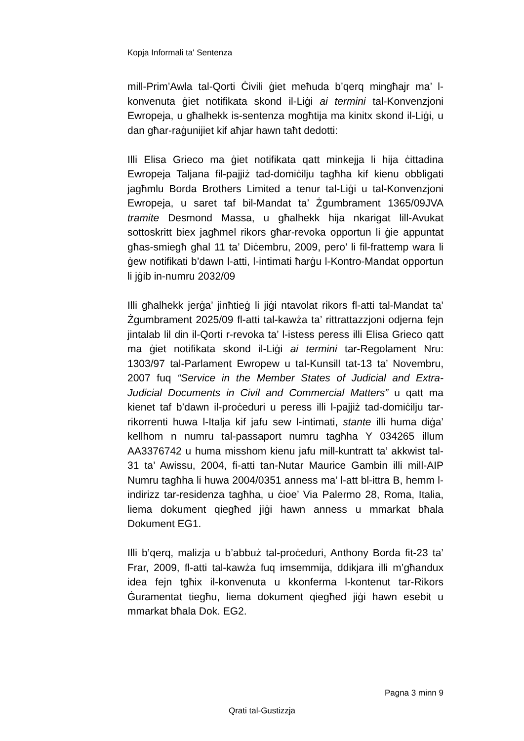Kopja Informali ta' Sentenza
mill-Prim’Awla tal-Qorti Ċivili ġiet meħuda b’qerq mingħajr ma’ l-konvenuta ġiet notifikata skond il-Liġi ai termini tal-Konvenzjoni Ewropeja, u għalhekk is-sentenza mogħtija ma kinitx skond il-Liġi, u dan għar-raġunijiet kif aħjar hawn taħt dedotti:
Illi Elisa Grieco ma ġiet notifikata qatt minkejja li hija ċittadina Ewropeja Taljana fil-pajjiż tad-domiċilju tagħha kif kienu obbligati jagħmlu Borda Brothers Limited a tenur tal-Liġi u tal-Konvenzjoni Ewropeja, u saret taf bil-Mandat ta’ Żgumbrament 1365/09JVA tramite Desmond Massa, u għalhekk hija nkarigat lill-Avukat sottoskritt biex jagħmel rikors għar-revoka opportun li ġie appuntat għas-smiegħ għal 11 ta’ Diċembru, 2009, pero’ li fil-frattemp wara li ġew notifikati b’dawn l-atti, l-intimati ħarġu l-Kontro-Mandat opportun li jġib in-numru 2032/09
Illi għalhekk jerġa’ jinħtieġ li jiġi ntavolat rikors fl-atti tal-Mandat ta’ Żgumbrament 2025/09 fl-atti tal-kawża ta’ rittrattazzjoni odjerna fejn jintalab lil din il-Qorti r-revoka ta’ l-istess peress illi Elisa Grieco qatt ma ġiet notifikata skond il-Liġi ai termini tar-Regolament Nru: 1303/97 tal-Parlament Ewropew u tal-Kunsill tat-13 ta’ Novembru, 2007 fuq “Service in the Member States of Judicial and Extra-Judicial Documents in Civil and Commercial Matters” u qatt ma kienet taf b’dawn il-proċeduri u peress illi l-pajjiż tad-domiċilju tar-rikorrenti huwa l-Italja kif jafu sew l-intimati, stante illi huma diġa’ kellhom n numru tal-passaport numru tagħha Y 034265 illum AA3376742 u huma misshom kienu jafu mill-kuntratt ta’ akkwist tal-31 ta’ Awissu, 2004, fi-atti tan-Nutar Maurice Gambin illi mill-AIP Numru tagħha li huwa 2004/0351 anness ma’ l-att bl-ittra B, hemm l-indirizz tar-residenza tagħha, u ċioe’ Via Palermo 28, Roma, Italia, liema dokument qiegħed jiġi hawn anness u mmarkat bħala Dokument EG1.
Illi b’qerq, malizja u b’abbuż tal-proċeduri, Anthony Borda fit-23 ta’ Frar, 2009, fl-atti tal-kawża fuq imsemmija, ddikjara illi m’għandux idea fejn tgħix il-konvenuta u kkonferma l-kontenut tar-Rikors Ġuramentat tiegħu, liema dokument qiegħed jiġi hawn esebit u mmarkat bħala Dok. EG2.
Pagna 3 minn 9
Qrati tal-Gustizzja